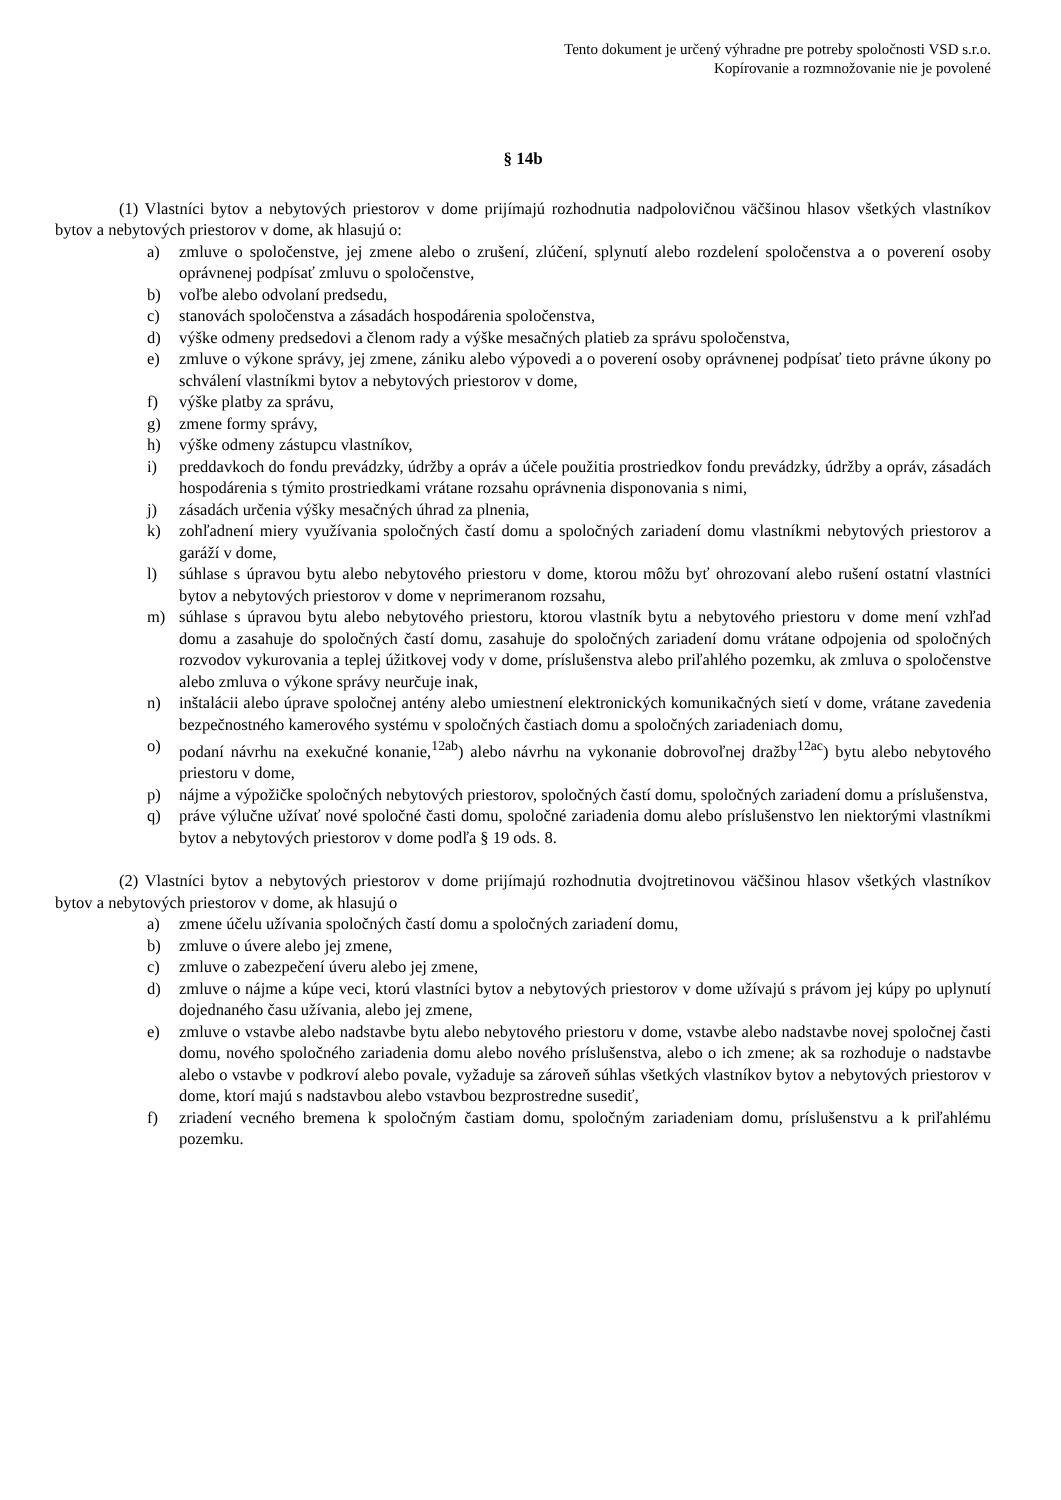Tento dokument je určený výhradne pre potreby spoločnosti VSD s.r.o.
Kopírovanie a rozmnožovanie nie je povolené
§ 14b
(1) Vlastníci bytov a nebytových priestorov v dome prijímajú rozhodnutia nadpolovičnou väčšinou hlasov všetkých vlastníkov bytov a nebytových priestorov v dome, ak hlasujú o:
a) zmluve o spoločenstve, jej zmene alebo o zrušení, zlúčení, splynutí alebo rozdelení spoločenstva a o poverení osoby oprávnenej podpísať zmluvu o spoločenstve,
b) voľbe alebo odvolaní predsedu,
c) stanovách spoločenstva a zásadách hospodárenia spoločenstva,
d) výške odmeny predsedovi a členom rady a výške mesačných platieb za správu spoločenstva,
e) zmluve o výkone správy, jej zmene, zániku alebo výpovedi a o poverení osoby oprávnenej podpísať tieto právne úkony po schválení vlastníkmi bytov a nebytových priestorov v dome,
f) výške platby za správu,
g) zmene formy správy,
h) výške odmeny zástupcu vlastníkov,
i) preddavkoch do fondu prevádzky, údržby a opráv a účele použitia prostriedkov fondu prevádzky, údržby a opráv, zásadách hospodárenia s týmito prostriedkami vrátane rozsahu oprávnenia disponovania s nimi,
j) zásadách určenia výšky mesačných úhrad za plnenia,
k) zohľadnení miery využívania spoločných častí domu a spoločných zariadení domu vlastníkmi nebytových priestorov a garáží v dome,
l) súhlase s úpravou bytu alebo nebytového priestoru v dome, ktorou môžu byť ohrozovaní alebo rušení ostatní vlastníci bytov a nebytových priestorov v dome v neprimeranom rozsahu,
m) súhlase s úpravou bytu alebo nebytového priestoru, ktorou vlastník bytu a nebytového priestoru v dome mení vzhľad domu a zasahuje do spoločných častí domu, zasahuje do spoločných zariadení domu vrátane odpojenia od spoločných rozvodov vykurovania a teplej úžitkovej vody v dome, príslušenstva alebo priľahlého pozemku, ak zmluva o spoločenstve alebo zmluva o výkone správy neurčuje inak,
n) inštalácii alebo úprave spoločnej antény alebo umiestnení elektronických komunikačných sietí v dome, vrátane zavedenia bezpečnostného kamerového systému v spoločných častiach domu a spoločných zariadeniach domu,
o) podaní návrhu na exekučné konanie,<sup>12ab</sup>) alebo návrhu na vykonanie dobrovoľnej dražby<sup>12ac</sup>) bytu alebo nebytového priestoru v dome,
p) nájme a výpožičke spoločných nebytových priestorov, spoločných častí domu, spoločných zariadení domu a príslušenstva,
q) práve výlučne užívať nové spoločné časti domu, spoločné zariadenia domu alebo príslušenstvo len niektorými vlastníkmi bytov a nebytových priestorov v dome podľa § 19 ods. 8.
(2) Vlastníci bytov a nebytových priestorov v dome prijímajú rozhodnutia dvojtretinovou väčšinou hlasov všetkých vlastníkov bytov a nebytových priestorov v dome, ak hlasujú o
a) zmene účelu užívania spoločných častí domu a spoločných zariadení domu,
b) zmluve o úvere alebo jej zmene,
c) zmluve o zabezpečení úveru alebo jej zmene,
d) zmluve o nájme a kúpe veci, ktorú vlastníci bytov a nebytových priestorov v dome užívajú s právom jej kúpy po uplynutí dojednaného času užívania, alebo jej zmene,
e) zmluve o vstavbe alebo nadstavbe bytu alebo nebytového priestoru v dome, vstavbe alebo nadstavbe novej spoločnej časti domu, nového spoločného zariadenia domu alebo nového príslušenstva, alebo o ich zmene; ak sa rozhoduje o nadstavbe alebo o vstavbe v podkroví alebo povale, vyžaduje sa zároveň súhlas všetkých vlastníkov bytov a nebytových priestorov v dome, ktorí majú s nadstavbou alebo vstavbou bezprostredne susediť,
f) zriadení vecného bremena k spoločným častiam domu, spoločným zariadeniam domu, príslušenstvu a k priľahlému pozemku.